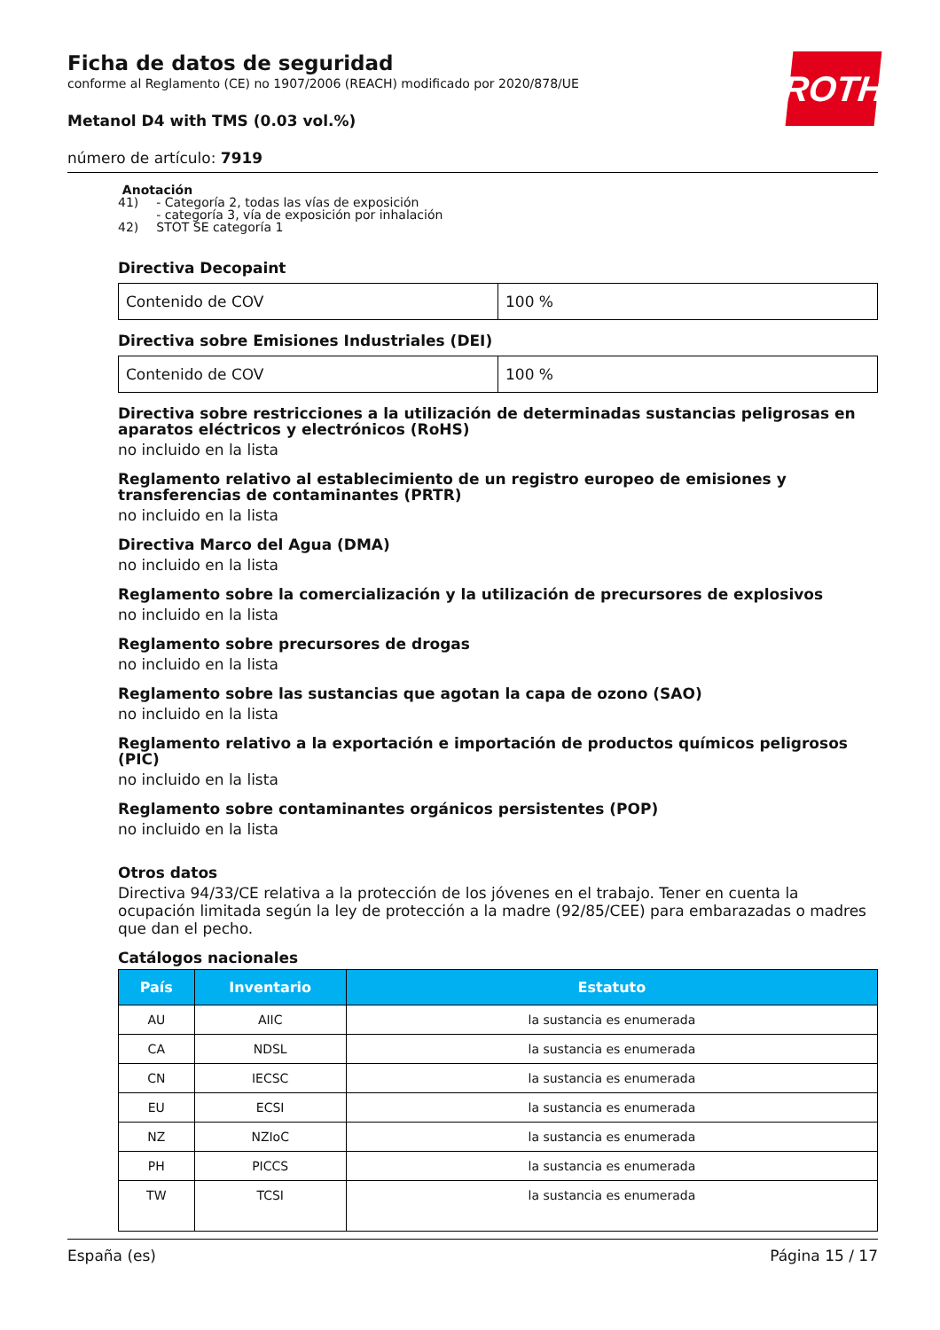ROTH
Ficha de datos de seguridad
conforme al Reglamento (CE) no 1907/2006 (REACH) modificado por 2020/878/UE
Metanol D4 with TMS (0.03 vol.%)
número de artículo: 7919
Anotación
| 41) | - Categoría 2, todas las vías de exposición - categoría 3, vía de exposición por inhalación |
| 42) | STOT SE categoría 1 |
Directiva Decopaint
| Contenido de COV | 100 % |
Directiva sobre Emisiones Industriales (DEI)
| Contenido de COV | 100 % |
Directiva sobre restricciones a la utilización de determinadas sustancias peligrosas en aparatos eléctricos y electrónicos (RoHS)
no incluido en la lista
Reglamento relativo al establecimiento de un registro europeo de emisiones y transferencias de contaminantes (PRTR)
no incluido en la lista
Directiva Marco del Agua (DMA)
no incluido en la lista
Reglamento sobre la comercialización y la utilización de precursores de explosivos
no incluido en la lista
Reglamento sobre precursores de drogas
no incluido en la lista
Reglamento sobre las sustancias que agotan la capa de ozono (SAO)
no incluido en la lista
Reglamento relativo a la exportación e importación de productos químicos peligrosos (PIC)
no incluido en la lista
Reglamento sobre contaminantes orgánicos persistentes (POP)
no incluido en la lista
Otros datos
Directiva 94/33/CE relativa a la protección de los jóvenes en el trabajo. Tener en cuenta la ocupación limitada según la ley de protección a la madre (92/85/CEE) para embarazadas o madres que dan el pecho.
Catálogos nacionales
| País | Inventario | Estatuto |
| --- | --- | --- |
| AU | AIIC | la sustancia es enumerada |
| CA | NDSL | la sustancia es enumerada |
| CN | IECSC | la sustancia es enumerada |
| EU | ECSI | la sustancia es enumerada |
| NZ | NZIoC | la sustancia es enumerada |
| PH | PICCS | la sustancia es enumerada |
| TW | TCSI | la sustancia es enumerada |
España (es) Página 15 / 17